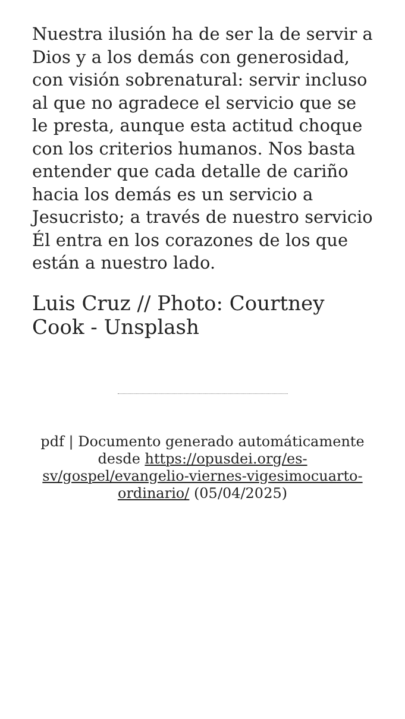Nuestra ilusión ha de ser la de servir a Dios y a los demás con generosidad, con visión sobrenatural: servir incluso al que no agradece el servicio que se le presta, aunque esta actitud choque con los criterios humanos. Nos basta entender que cada detalle de cariño hacia los demás es un servicio a Jesucristo; a través de nuestro servicio Él entra en los corazones de los que están a nuestro lado.
Luis Cruz // Photo: Courtney Cook - Unsplash
pdf | Documento generado automáticamente desde https://opusdei.org/es-sv/gospel/evangelio-viernes-vigesimocuarto-ordinario/ (05/04/2025)